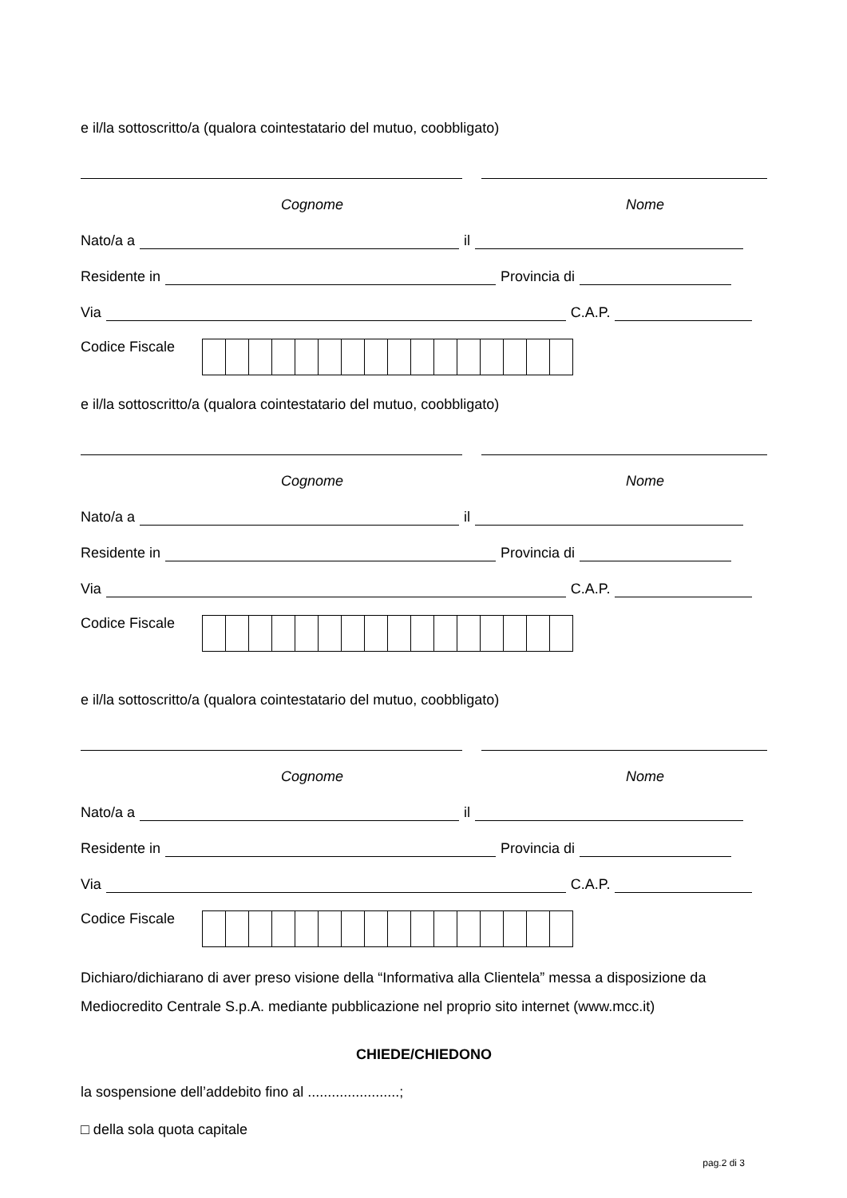e il/la sottoscritto/a (qualora cointestatario del mutuo, coobbligato)
Cognome Nome
Nato/a a il
Residente in Provincia di
Via C.A.P.
Codice Fiscale
e il/la sottoscritto/a (qualora cointestatario del mutuo, coobbligato)
Cognome Nome
Nato/a a il
Residente in Provincia di
Via C.A.P.
Codice Fiscale
e il/la sottoscritto/a (qualora cointestatario del mutuo, coobbligato)
Cognome Nome
Nato/a a il
Residente in Provincia di
Via C.A.P.
Codice Fiscale
Dichiaro/dichiarano di aver preso visione della “Informativa alla Clientela” messa a disposizione da Mediocredito Centrale S.p.A. mediante pubblicazione nel proprio sito internet (www.mcc.it)
CHIEDE/CHIEDONO
la sospensione dell’addebito fino al .......................;
□ della sola quota capitale
pag.2 di 3